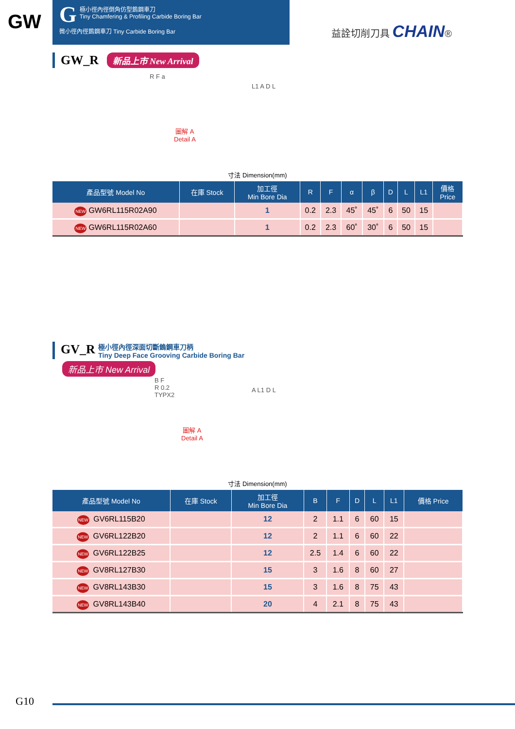GW
G極小徑內徑倒角仿型鎢鋼車刀
Tiny Chamfering & Profiling Carbide Boring Bar
微小徑內徑鎢鋼車刀 Tiny Carbide Boring Bar
益詮切削刀具 CHAIN®
GW_R 新品上市 New Arrival
圖解 A
Detail A
R F a
L1 A D L
寸法 Dimension(mm)
| 產品型號 Model No | 在庫 Stock | 加工徑 Min Bore Dia | R | F | α | β | D | L | L1 | 價格 Price |
| --- | --- | --- | --- | --- | --- | --- | --- | --- | --- | --- |
| NEW GW6RL115R02A90 | | 1 | 0.2 | 2.3 | 45˚ | 45˚ | 6 | 50 | 15 | |
| NEW GW6RL115R02A60 | | 1 | 0.2 | 2.3 | 60˚ | 30˚ | 6 | 50 | 15 | |
GV_R 極小徑內徑深面切斷鎢鋼車刀柄
Tiny Deep Face Grooving Carbide Boring Bar
新品上市 New Arrival
B F
R 0.2
TYPX2
圖解 A
Detail A
A L1 D L
寸法 Dimension(mm)
| 產品型號 Model No | 在庫 Stock | 加工徑 Min Bore Dia | B | F | D | L | L1 | 價格 Price |
| --- | --- | --- | --- | --- | --- | --- | --- | --- |
| NEW GV6RL115B20 | | 12 | 2 | 1.1 | 6 | 60 | 15 | |
| NEW GV6RL122B20 | | 12 | 2 | 1.1 | 6 | 60 | 22 | |
| NEW GV6RL122B25 | | 12 | 2.5 | 1.4 | 6 | 60 | 22 | |
| NEW GV8RL127B30 | | 15 | 3 | 1.6 | 8 | 60 | 27 | |
| NEW GV8RL143B30 | | 15 | 3 | 1.6 | 8 | 75 | 43 | |
| NEW GV8RL143B40 | | 20 | 4 | 2.1 | 8 | 75 | 43 | |
G10